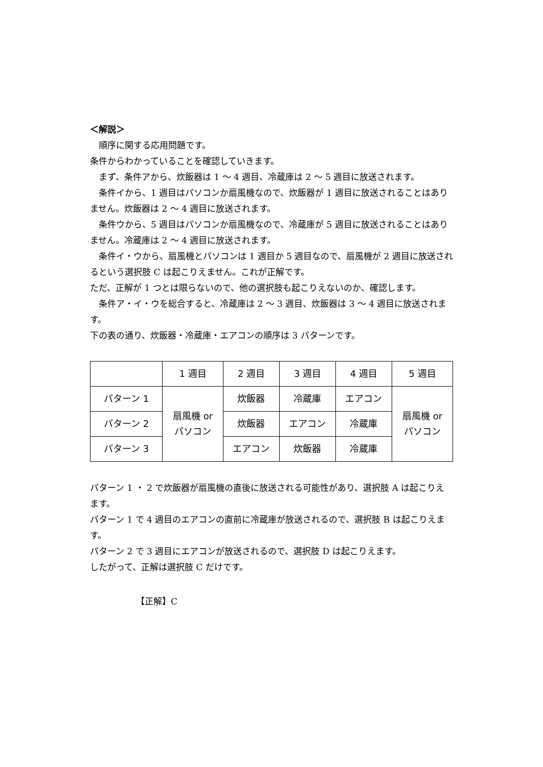＜解説＞
　順序に関する応用問題です。
条件からわかっていることを確認していきます。
　まず、条件アから、炊飯器は 1 ～ 4 週目、冷蔵庫は 2 ～ 5 週目に放送されます。
　条件イから、1 週目はパソコンか扇風機なので、炊飯器が 1 週目に放送されることはありません。炊飯器は 2 ～ 4 週目に放送されます。
　条件ウから、5 週目はパソコンか扇風機なので、冷蔵庫が 5 週目に放送されることはありません。冷蔵庫は 2 ～ 4 週目に放送されます。
　条件イ・ウから、扇風機とパソコンは 1 週目か 5 週目なので、扇風機が 2 週目に放送されるという選択肢 C は起こりえません。これが正解です。
ただ、正解が 1 つとは限らないので、他の選択肢も起こりえないのか、確認します。
　条件ア・イ・ウを総合すると、冷蔵庫は 2 ～ 3 週目、炊飯器は 3 ～ 4 週目に放送されます。
下の表の通り、炊飯器・冷蔵庫・エアコンの順序は 3 パターンです。
| | 1 週目 | 2 週目 | 3 週目 | 4 週目 | 5 週目 |
| パターン 1 | 扇風機 or パソコン | 炊飯器 | 冷蔵庫 | エアコン | 扇風機 or パソコン |
| パターン 2 | | 炊飯器 | エアコン | 冷蔵庫 | |
| パターン 3 | | エアコン | 炊飯器 | 冷蔵庫 | |
パターン 1 ・ 2 で炊飯器が扇風機の直後に放送される可能性があり、選択肢 A は起こりえます。
パターン 1 で 4 週目のエアコンの直前に冷蔵庫が放送されるので、選択肢 B は起こりえます。
パターン 2 で 3 週目にエアコンが放送されるので、選択肢 D は起こりえます。
したがって、正解は選択肢 C だけです。
【正解】C